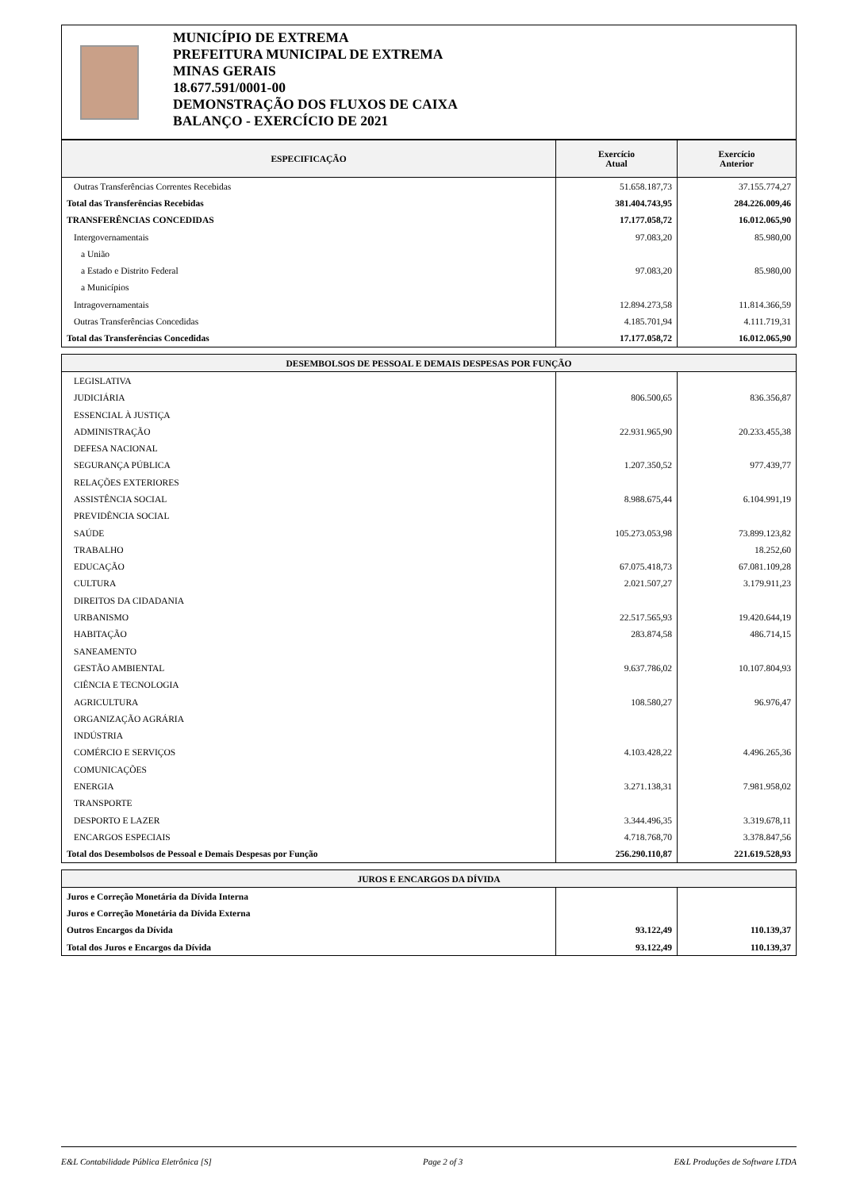MUNICÍPIO DE EXTREMA
PREFEITURA MUNICIPAL DE EXTREMA
MINAS GERAIS
18.677.591/0001-00
DEMONSTRAÇÃO DOS FLUXOS DE CAIXA
BALANÇO - EXERCÍCIO DE 2021
| ESPECIFICAÇÃO | Exercício Atual | Exercício Anterior |
| --- | --- | --- |
| Outras Transferências Correntes Recebidas | 51.658.187,73 | 37.155.774,27 |
| Total das Transferências Recebidas | 381.404.743,95 | 284.226.009,46 |
| TRANSFERÊNCIAS CONCEDIDAS | 17.177.058,72 | 16.012.065,90 |
| Intergovernamentais | 97.083,20 | 85.980,00 |
| a União | | |
| a Estado e Distrito Federal | 97.083,20 | 85.980,00 |
| a Municípios | | |
| Intragovernamentais | 12.894.273,58 | 11.814.366,59 |
| Outras Transferências Concedidas | 4.185.701,94 | 4.111.719,31 |
| Total das Transferências Concedidas | 17.177.058,72 | 16.012.065,90 |
| DESEMBOLSOS DE PESSOAL E DEMAIS DESPESAS POR FUNÇÃO | | |
| --- | --- | --- |
| LEGISLATIVA | | |
| JUDICIÁRIA | 806.500,65 | 836.356,87 |
| ESSENCIAL À JUSTIÇA | | |
| ADMINISTRAÇÃO | 22.931.965,90 | 20.233.455,38 |
| DEFESA NACIONAL | | |
| SEGURANÇA PÚBLICA | 1.207.350,52 | 977.439,77 |
| RELAÇÕES EXTERIORES | | |
| ASSISTÊNCIA SOCIAL | 8.988.675,44 | 6.104.991,19 |
| PREVIDÊNCIA SOCIAL | | |
| SAÚDE | 105.273.053,98 | 73.899.123,82 |
| TRABALHO | | 18.252,60 |
| EDUCAÇÃO | 67.075.418,73 | 67.081.109,28 |
| CULTURA | 2.021.507,27 | 3.179.911,23 |
| DIREITOS DA CIDADANIA | | |
| URBANISMO | 22.517.565,93 | 19.420.644,19 |
| HABITAÇÃO | 283.874,58 | 486.714,15 |
| SANEAMENTO | | |
| GESTÃO AMBIENTAL | 9.637.786,02 | 10.107.804,93 |
| CIÊNCIA E TECNOLOGIA | | |
| AGRICULTURA | 108.580,27 | 96.976,47 |
| ORGANIZAÇÃO AGRÁRIA | | |
| INDÚSTRIA | | |
| COMÉRCIO E SERVIÇOS | 4.103.428,22 | 4.496.265,36 |
| COMUNICAÇÕES | | |
| ENERGIA | 3.271.138,31 | 7.981.958,02 |
| TRANSPORTE | | |
| DESPORTO E LAZER | 3.344.496,35 | 3.319.678,11 |
| ENCARGOS ESPECIAIS | 4.718.768,70 | 3.378.847,56 |
| Total dos Desembolsos de Pessoal e Demais Despesas por Função | 256.290.110,87 | 221.619.528,93 |
| JUROS E ENCARGOS DA DÍVIDA | | |
| --- | --- | --- |
| Juros e Correção Monetária da Dívida Interna | | |
| Juros e Correção Monetária da Dívida Externa | | |
| Outros Encargos da Dívida | 93.122,49 | 110.139,37 |
| Total dos Juros e Encargos da Dívida | 93.122,49 | 110.139,37 |
E&L Contabilidade Pública Eletrônica [S] Page 2 of 3 E&L Produções de Software LTDA